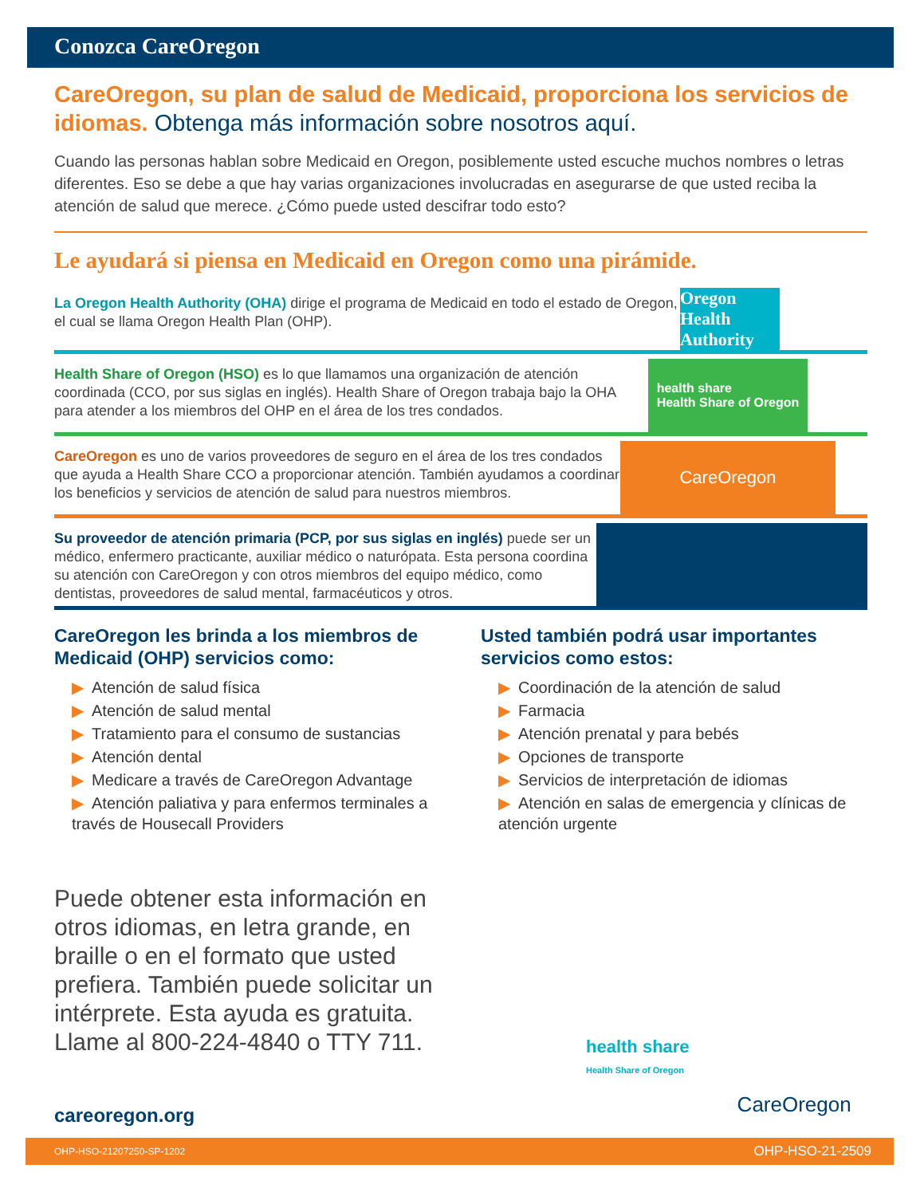Conozca CareOregon
CareOregon, su plan de salud de Medicaid, proporciona los servicios de idiomas. Obtenga más información sobre nosotros aquí.
Cuando las personas hablan sobre Medicaid en Oregon, posiblemente usted escuche muchos nombres o letras diferentes. Eso se debe a que hay varias organizaciones involucradas en asegurarse de que usted reciba la atención de salud que merece. ¿Cómo puede usted descifrar todo esto?
Le ayudará si piensa en Medicaid en Oregon como una pirámide.
La Oregon Health Authority (OHA) dirige el programa de Medicaid en todo el estado de Oregon, el cual se llama Oregon Health Plan (OHP).
Oregon Health Authority
Health Share of Oregon (HSO) es lo que llamamos una organización de atención coordinada (CCO, por sus siglas en inglés). Health Share of Oregon trabaja bajo la OHA para atender a los miembros del OHP en el área de los tres condados.
health share
Health Share of Oregon
CareOregon es uno de varios proveedores de seguro en el área de los tres condados que ayuda a Health Share CCO a proporcionar atención. También ayudamos a coordinar los beneficios y servicios de atención de salud para nuestros miembros.
CareOregon
Su proveedor de atención primaria (PCP, por sus siglas en inglés) puede ser un médico, enfermero practicante, auxiliar médico o naturópata. Esta persona coordina su atención con CareOregon y con otros miembros del equipo médico, como dentistas, proveedores de salud mental, farmacéuticos y otros.
CareOregon les brinda a los miembros de Medicaid (OHP) servicios como:
▶ Atención de salud física
▶ Atención de salud mental
▶ Tratamiento para el consumo de sustancias
▶ Atención dental
▶ Medicare a través de CareOregon Advantage
▶ Atención paliativa y para enfermos terminales a través de Housecall Providers
Usted también podrá usar importantes servicios como estos:
▶ Coordinación de la atención de salud
▶ Farmacia
▶ Atención prenatal y para bebés
▶ Opciones de transporte
▶ Servicios de interpretación de idiomas
▶ Atención en salas de emergencia y clínicas de atención urgente
Puede obtener esta información en otros idiomas, en letra grande, en braille o en el formato que usted prefiera. También puede solicitar un intérprete. Esta ayuda es gratuita. Llame al 800-224-4840 o TTY 711.
careoregon.org
health share
Health Share of Oregon
CareOregon
OHP-HSO-21207250-SP-1202 OHP-HSO-21-2509